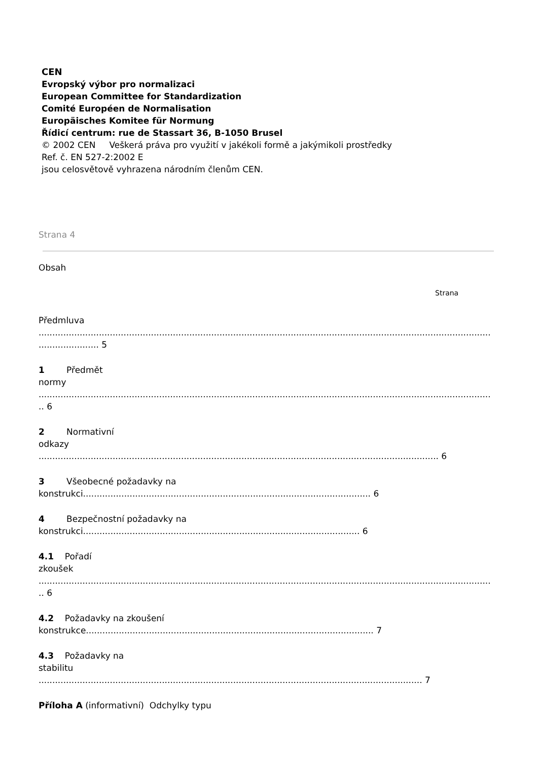CEN
Evropský výbor pro normalizaci
European Committee for Standardization
Comité Européen de Normalisation
Europäisches Komitee für Normung
Řídicí centrum: rue de Stassart 36, B-1050 Brusel
© 2002 CEN Veškerá práva pro využití v jakékoli formě a jakýmikoli prostředky
Ref. č. EN 527-2:2002 E
jsou celosvětově vyhrazena národním členům CEN.
Strana 4
Obsah
Strana
Předmluva
.....................................................................................................................................................................
...................... 5
1 Předmět
normy
.....................................................................................................................................................................
.. 6
2 Normativní
odkazy
.................................................................................................................................................. 6
3 Všeobecné požadavky na
konstrukci......................................................................................................... 6
4 Bezpečnostní požadavky na
konstrukci..................................................................................................... 6
4.1 Pořadí
zkoušek
.....................................................................................................................................................................
.. 6
4.2 Požadavky na zkoušení
konstrukce......................................................................................................... 7
4.3 Požadavky na
stabilitu
............................................................................................................................................ 7
Příloha A (informativní) Odchylky typu